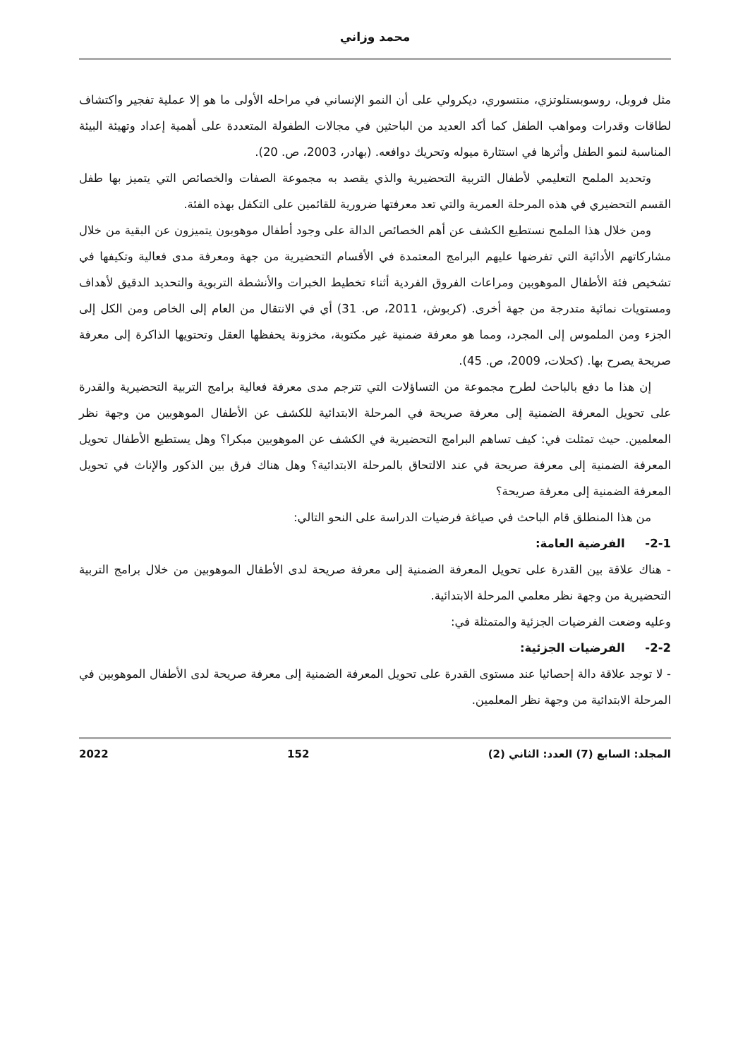محمد وزاني
مثل فروبل، روسوبستلوتزي، منتسوري، ديكرولي على أن النمو الإنساني في مراحله الأولى ما هو إلا عملية تفجير واكتشاف لطاقات وقدرات ومواهب الطفل كما أكد العديد من الباحثين في مجالات الطفولة المتعددة على أهمية إعداد وتهيئة البيئة المناسبة لنمو الطفل وأثرها في استثارة ميوله وتحريك دوافعه. (بهادر، 2003، ص. 20).
وتحديد الملمح التعليمي لأطفال التربية التحضيرية والذي يقصد به مجموعة الصفات والخصائص التي يتميز بها طفل القسم التحضيري في هذه المرحلة العمرية والتي تعد معرفتها ضرورية للقائمين على التكفل بهذه الفئة.
ومن خلال هذا الملمح نستطيع الكشف عن أهم الخصائص الدالة على وجود أطفال موهوبون يتميزون عن البقية من خلال مشاركاتهم الأدائية التي تفرضها عليهم البرامج المعتمدة في الأقسام التحضيرية من جهة ومعرفة مدى فعالية وتكيفها في تشخيص فئة الأطفال الموهوبين ومراعات الفروق الفردية أثناء تخطيط الخبرات والأنشطة التربوية والتحديد الدقيق لأهداف ومستويات نمائية متدرجة من جهة أخرى. (كربوش، 2011، ص. 31) أي في الانتقال من العام إلى الخاص ومن الكل إلى الجزء ومن الملموس إلى المجرد، ومما هو معرفة ضمنية غير مكتوبة، مخزونة يحفظها العقل وتحتويها الذاكرة إلى معرفة صريحة يصرح بها. (كحلات، 2009، ص. 45).
إن هذا ما دفع بالباحث لطرح مجموعة من التساؤلات التي تترجم مدى معرفة فعالية برامج التربية التحضيرية والقدرة على تحويل المعرفة الضمنية إلى معرفة صريحة في المرحلة الابتدائية للكشف عن الأطفال الموهوبين من وجهة نظر المعلمين. حيث تمثلت في: كيف تساهم البرامج التحضيرية في الكشف عن الموهوبين مبكرا؟ وهل يستطيع الأطفال تحويل المعرفة الضمنية إلى معرفة صريحة في عند الالتحاق بالمرحلة الابتدائية؟ وهل هناك فرق بين الذكور والإناث في تحويل المعرفة الضمنية إلى معرفة صريحة؟
من هذا المنطلق قام الباحث في صياغة فرضيات الدراسة على النحو التالي:
2-1- الفرضية العامة:
- هناك علاقة بين القدرة على تحويل المعرفة الضمنية إلى معرفة صريحة لدى الأطفال الموهوبين من خلال برامج التربية التحضيرية من وجهة نظر معلمي المرحلة الابتدائية.
وعليه وضعت الفرضيات الجزئية والمتمثلة في:
2-2- الفرضيات الجزئية:
- لا توجد علاقة دالة إحصائيا عند مستوى القدرة على تحويل المعرفة الضمنية إلى معرفة صريحة لدى الأطفال الموهوبين في المرحلة الابتدائية من وجهة نظر المعلمين.
المجلد: السابع (7) العدد: الثاني (2) 152 2022